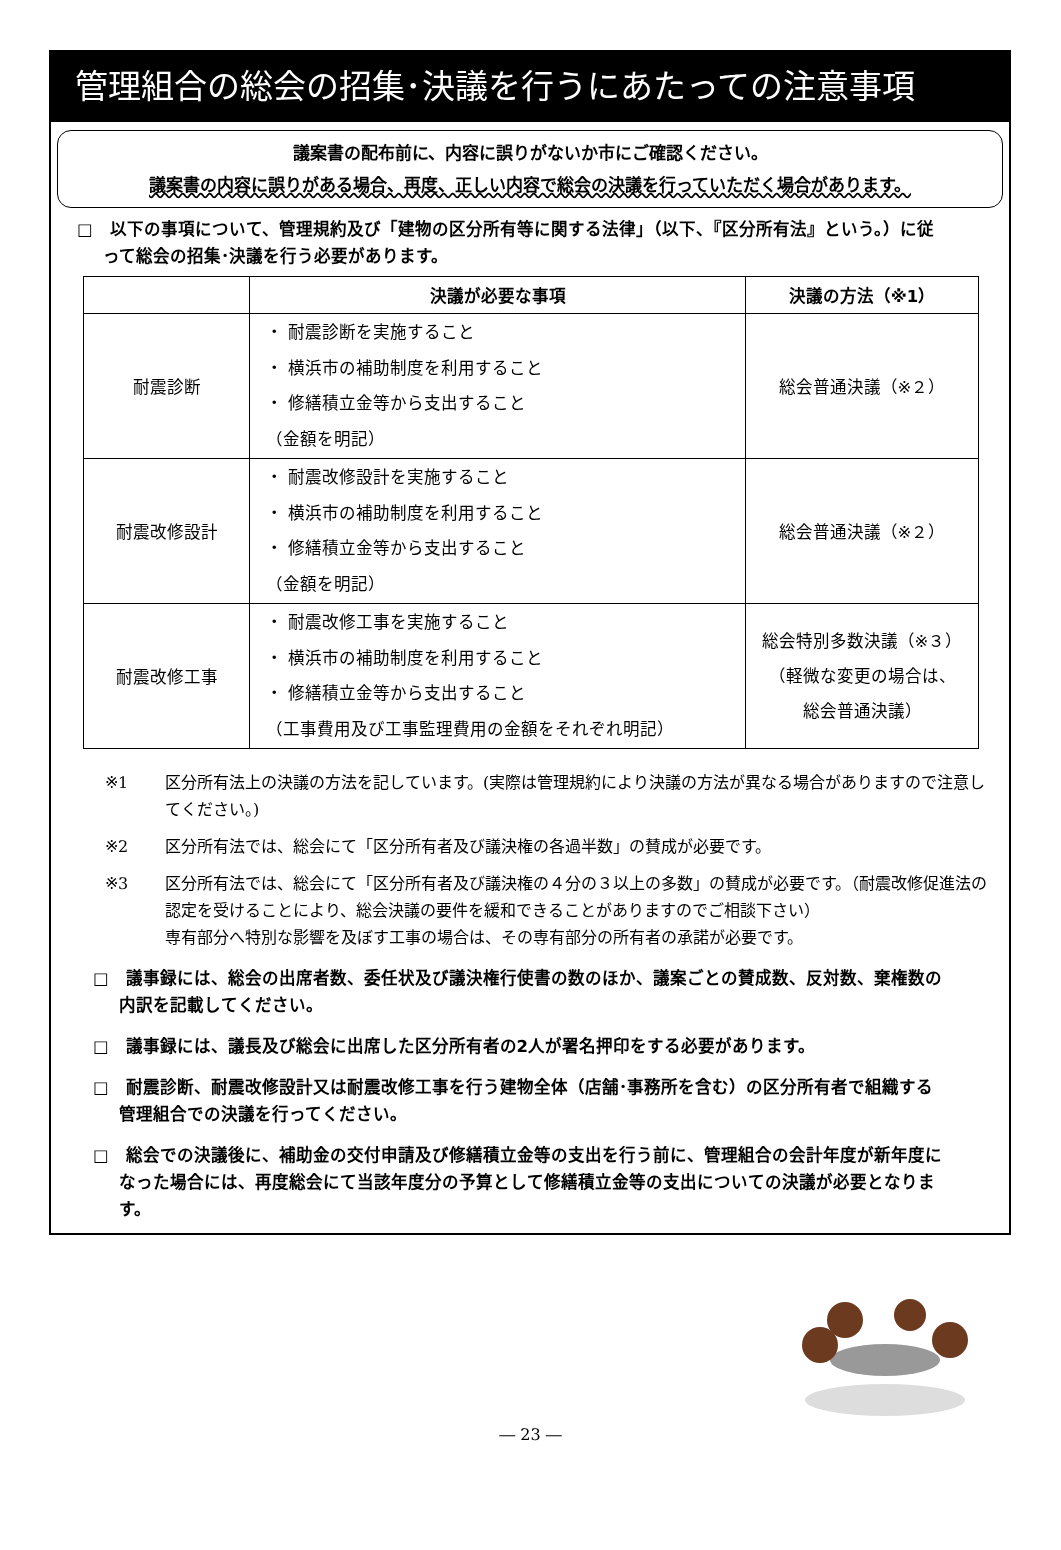管理組合の総会の招集･決議を行うにあたっての注意事項
議案書の配布前に、内容に誤りがないか市にご確認ください。
議案書の内容に誤りがある場合、再度、正しい内容で総会の決議を行っていただく場合があります。
□　以下の事項について、管理規約及び「建物の区分所有等に関する法律」（以下、『区分所有法』という。）に従って総会の招集･決議を行う必要があります。
| | 決議が必要な事項 | 決議の方法（※1） |
| --- | --- | --- |
| 耐震診断 | ・ 耐震診断を実施すること ・ 横浜市の補助制度を利用すること ・ 修繕積立金等から支出すること （金額を明記） | 総会普通決議（※２） |
| 耐震改修設計 | ・ 耐震改修設計を実施すること ・ 横浜市の補助制度を利用すること ・ 修繕積立金等から支出すること （金額を明記） | 総会普通決議（※２） |
| 耐震改修工事 | ・ 耐震改修工事を実施すること ・ 横浜市の補助制度を利用すること ・ 修繕積立金等から支出すること （工事費用及び工事監理費用の金額をそれぞれ明記） | 総会特別多数決議（※３） （軽微な変更の場合は、 総会普通決議） |
※1 区分所有法上の決議の方法を記しています。(実際は管理規約により決議の方法が異なる場合がありますので注意してください。)
※2 区分所有法では、総会にて「区分所有者及び議決権の各過半数」の賛成が必要です。
※3 区分所有法では、総会にて「区分所有者及び議決権の４分の３以上の多数」の賛成が必要です。（耐震改修促進法の認定を受けることにより、総会決議の要件を緩和できることがありますのでご相談下さい）
専有部分へ特別な影響を及ぼす工事の場合は、その専有部分の所有者の承諾が必要です。
□　議事録には、総会の出席者数、委任状及び議決権行使書の数のほか、議案ごとの賛成数、反対数、棄権数の内訳を記載してください。
□　議事録には、議長及び総会に出席した区分所有者の2人が署名押印をする必要があります。
□　耐震診断、耐震改修設計又は耐震改修工事を行う建物全体（店舗･事務所を含む）の区分所有者で組織する管理組合での決議を行ってください。
□　総会での決議後に、補助金の交付申請及び修繕積立金等の支出を行う前に、管理組合の会計年度が新年度になった場合には、再度総会にて当該年度分の予算として修繕積立金等の支出についての決議が必要となります。
― 23 ―